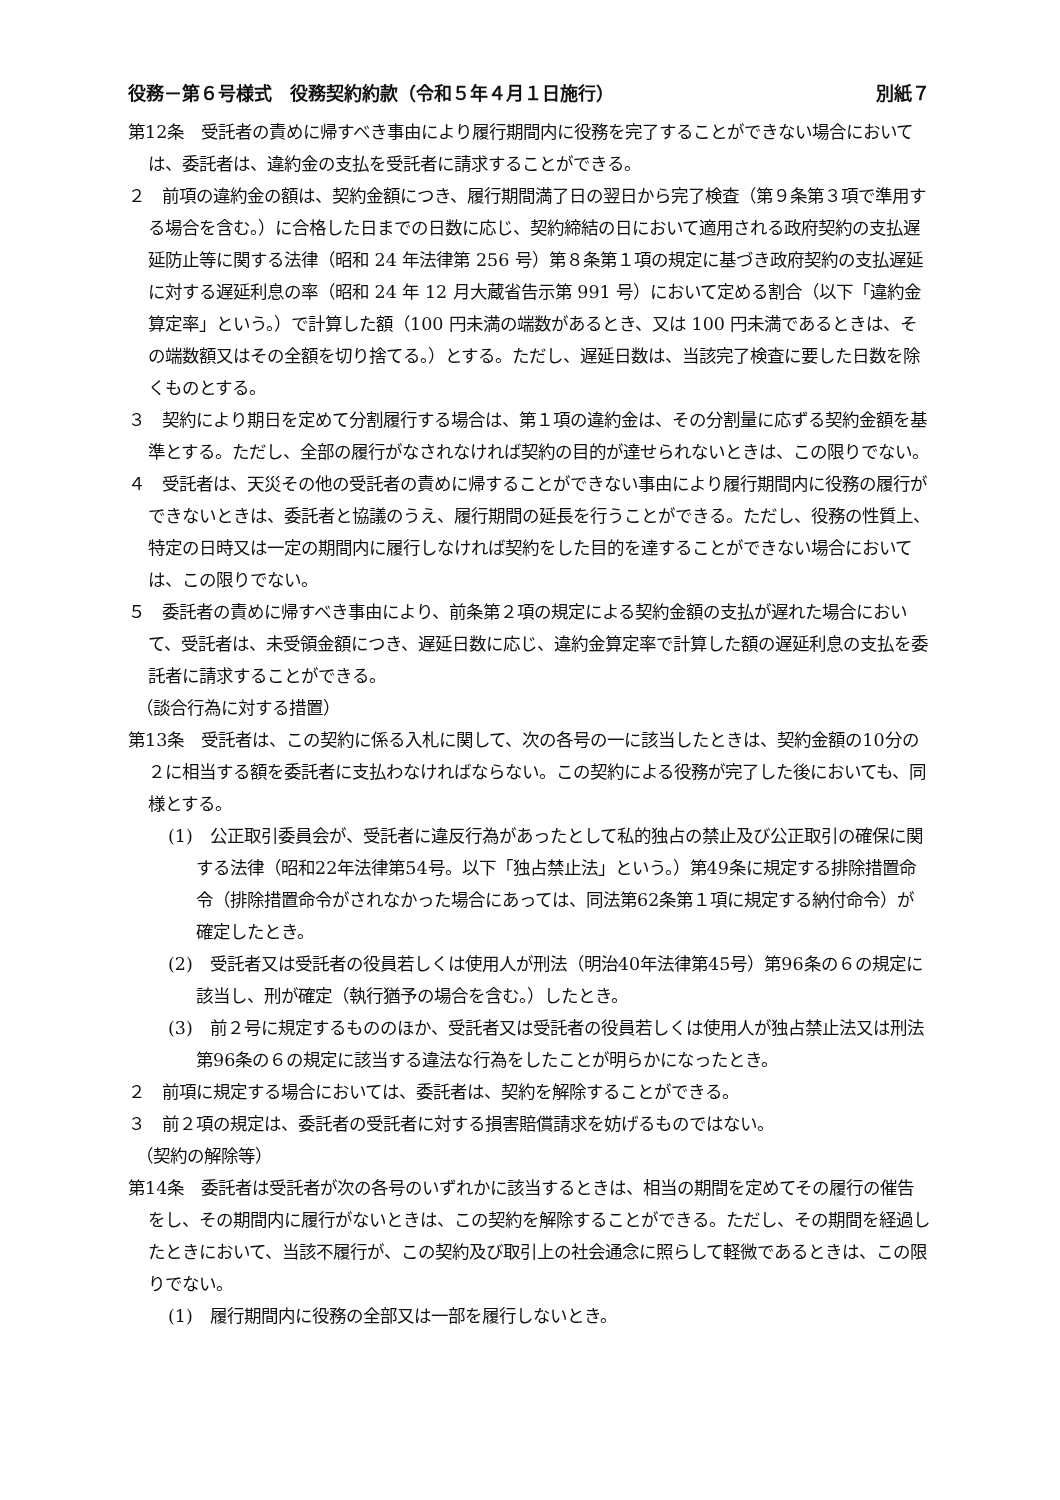役務－第６号様式　役務契約約款（令和５年４月１日施行） 別紙７
第12条　受託者の責めに帰すべき事由により履行期間内に役務を完了することができない場合においては、委託者は、違約金の支払を受託者に請求することができる。
２　前項の違約金の額は、契約金額につき、履行期間満了日の翌日から完了検査（第９条第３項で準用する場合を含む。）に合格した日までの日数に応じ、契約締結の日において適用される政府契約の支払遅延防止等に関する法律（昭和 24 年法律第 256 号）第８条第１項の規定に基づき政府契約の支払遅延に対する遅延利息の率（昭和 24 年 12 月大蔵省告示第 991 号）において定める割合（以下「違約金算定率」という。）で計算した額（100 円未満の端数があるとき、又は 100 円未満であるときは、その端数額又はその全額を切り捨てる。）とする。ただし、遅延日数は、当該完了検査に要した日数を除くものとする。
３　契約により期日を定めて分割履行する場合は、第１項の違約金は、その分割量に応ずる契約金額を基準とする。ただし、全部の履行がなされなければ契約の目的が達せられないときは、この限りでない。
４　受託者は、天災その他の受託者の責めに帰することができない事由により履行期間内に役務の履行ができないときは、委託者と協議のうえ、履行期間の延長を行うことができる。ただし、役務の性質上、特定の日時又は一定の期間内に履行しなければ契約をした目的を達することができない場合においては、この限りでない。
５　委託者の責めに帰すべき事由により、前条第２項の規定による契約金額の支払が遅れた場合において、受託者は、未受領金額につき、遅延日数に応じ、違約金算定率で計算した額の遅延利息の支払を委託者に請求することができる。
（談合行為に対する措置）
第13条　受託者は、この契約に係る入札に関して、次の各号の一に該当したときは、契約金額の10分の２に相当する額を委託者に支払わなければならない。この契約による役務が完了した後においても、同様とする。
(1)　公正取引委員会が、受託者に違反行為があったとして私的独占の禁止及び公正取引の確保に関する法律（昭和22年法律第54号。以下「独占禁止法」という。）第49条に規定する排除措置命令（排除措置命令がされなかった場合にあっては、同法第62条第１項に規定する納付命令）が確定したとき。
(2)　受託者又は受託者の役員若しくは使用人が刑法（明治40年法律第45号）第96条の６の規定に該当し、刑が確定（執行猶予の場合を含む。）したとき。
(3)　前２号に規定するもののほか、受託者又は受託者の役員若しくは使用人が独占禁止法又は刑法第96条の６の規定に該当する違法な行為をしたことが明らかになったとき。
２　前項に規定する場合においては、委託者は、契約を解除することができる。
３　前２項の規定は、委託者の受託者に対する損害賠償請求を妨げるものではない。
（契約の解除等）
第14条　委託者は受託者が次の各号のいずれかに該当するときは、相当の期間を定めてその履行の催告をし、その期間内に履行がないときは、この契約を解除することができる。ただし、その期間を経過したときにおいて、当該不履行が、この契約及び取引上の社会通念に照らして軽微であるときは、この限りでない。
(1)　履行期間内に役務の全部又は一部を履行しないとき。